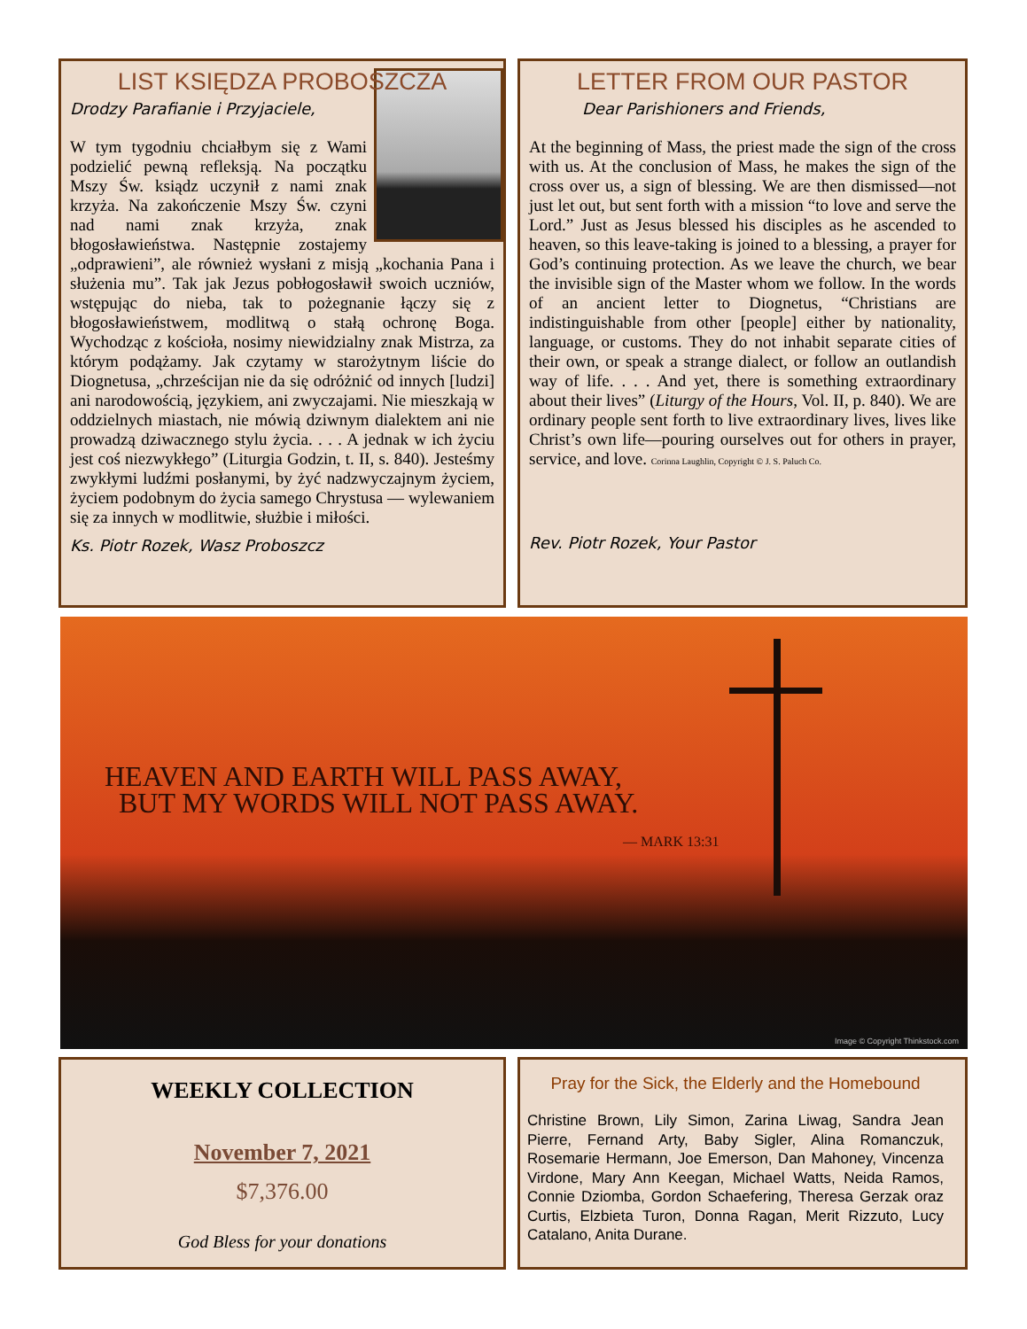LIST KSIĘDZA PROBOSZCZA
Drodzy Parafianie i Przyjaciele,
W tym tygodniu chciałbym się z Wami podzielić pewną refleksją. Na początku Mszy Św. ksiądz uczynił z nami znak krzyża. Na zakończenie Mszy Św. czyni nad nami znak krzyża, znak błogosławieństwa. Następnie zostajemy „odprawieni”, ale również wysłani z misją „kochania Pana i służenia mu”. Tak jak Jezus pobłogosławił swoich uczniów, wstępując do nieba, tak to pożegnanie łączy się z błogosławieństwem, modlitwą o stałą ochronę Boga. Wychodząc z kościoła, nosimy niewidzialny znak Mistrza, za którym podążamy. Jak czytamy w starożytnym liście do Diognetusa, „chrześcijan nie da się odróżnić od innych [ludzi] ani narodowością, językiem, ani zwyczajami. Nie mieszkają w oddzielnych miastach, nie mówią dziwnym dialektem ani nie prowadzą dziwacznego stylu życia. . . . A jednak w ich życiu jest coś niezwykłego” (Liturgia Godzin, t. II, s. 840). Jesteśmy zwykłymi ludźmi posłanymi, by żyć nadzwyczajnym życiem, życiem podobnym do życia samego Chrystusa — wylewaniem się za innych w modlitwie, służbie i miłości.
Ks. Piotr Rozek, Wasz Proboszcz
LETTER FROM OUR PASTOR
Dear Parishioners and Friends,
At the beginning of Mass, the priest made the sign of the cross with us. At the conclusion of Mass, he makes the sign of the cross over us, a sign of blessing. We are then dismissed—not just let out, but sent forth with a mission “to love and serve the Lord.” Just as Jesus blessed his disciples as he ascended to heaven, so this leave-taking is joined to a blessing, a prayer for God’s continuing protection. As we leave the church, we bear the invisible sign of the Master whom we follow. In the words of an ancient letter to Diognetus, “Christians are indistinguishable from other [people] either by nationality, language, or customs. They do not inhabit separate cities of their own, or speak a strange dialect, or follow an outlandish way of life. . . . And yet, there is something extraordinary about their lives” (Liturgy of the Hours, Vol. II, p. 840). We are ordinary people sent forth to live extraordinary lives, lives like Christ’s own life—pouring ourselves out for others in prayer, service, and love. Corinna Laughlin, Copyright © J. S. Paluch Co.
Rev. Piotr Rozek, Your Pastor
HEAVEN AND EARTH WILL PASS AWAY,
BUT MY WORDS WILL NOT PASS AWAY.
— MARK 13:31
Image © Copyright Thinkstock.com
WEEKLY COLLECTION
November 7, 2021
$7,376.00
God Bless for your donations
Pray for the Sick, the Elderly and the Homebound
Christine Brown, Lily Simon, Zarina Liwag, Sandra Jean Pierre, Fernand Arty, Baby Sigler, Alina Romanczuk, Rosemarie Hermann, Joe Emerson, Dan Mahoney, Vincenza Virdone, Mary Ann Keegan, Michael Watts, Neida Ramos, Connie Dziomba, Gordon Schaefering, Theresa Gerzak oraz Curtis, Elzbieta Turon, Donna Ragan, Merit Rizzuto, Lucy Catalano, Anita Durane.